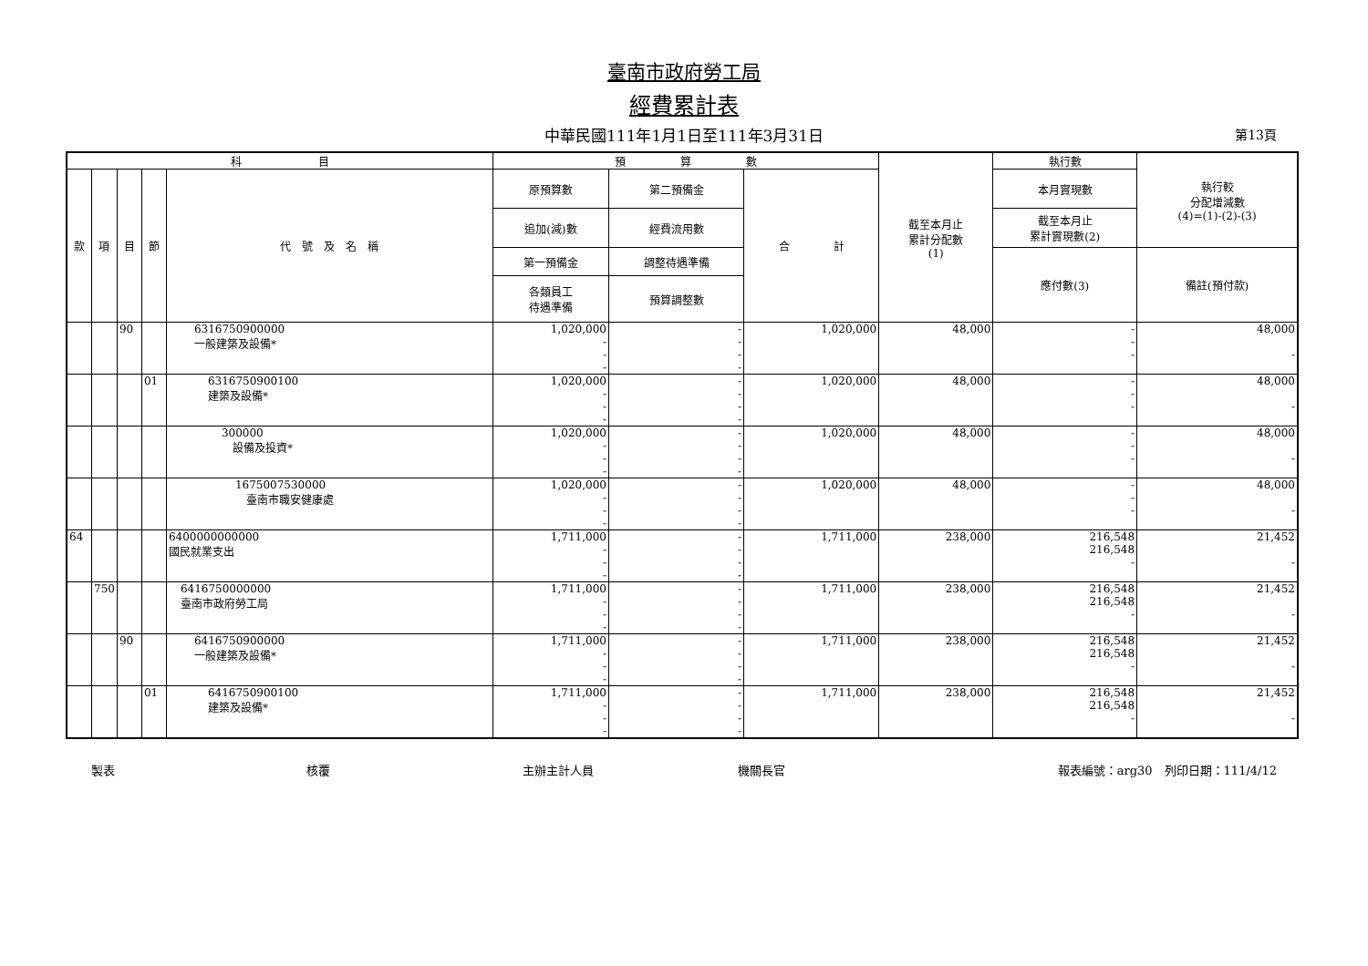臺南市政府勞工局
經費累計表
中華民國111年1月1日至111年3月31日 第13頁
| 科 目 | | | | | 預 算 數 | | | 截至本月止 累計分配數 (1) | 執行數 | 執行較 分配增減數 (4)=(1)-(2)-(3) |
| --- | --- | --- | --- | --- | --- | --- | --- | --- | --- | --- |
| 款 | 項 | 目 | 節 | 代 號 及 名 稱 | 原預算數 | 第二預備金 | 合 計 | | 本月實現數 | |
| | | | | | 追加(減)數 | 經費流用數 | | | 截至本月止 累計實現數(2) | |
| | | | | | 第一預備金 | 調整待遇準備 | | | 應付數(3) | 備註(預付款) |
| | | | | | 各類員工 待遇準備 | 預算調整數 | | | | |
| | | 90 | | 6316750900000 一般建築及設備* | 1,020,000 - - - | - - - - | 1,020,000 | 48,000 | - - - | 48,000 - |
| | | | 01 | 6316750900100 建築及設備* | 1,020,000 - - - | - - - - | 1,020,000 | 48,000 | - - - | 48,000 - |
| | | | | 300000 設備及投資* | 1,020,000 - - - | - - - - | 1,020,000 | 48,000 | - - - | 48,000 - |
| | | | | 1675007530000 臺南市職安健康處 | 1,020,000 - - - | - - - - | 1,020,000 | 48,000 | - - - | 48,000 - |
| 64 | | | | 6400000000000 國民就業支出 | 1,711,000 - - - | - - - - | 1,711,000 | 238,000 | 216,548 216,548 - | 21,452 - |
| | 750 | | | 6416750000000 臺南市政府勞工局 | 1,711,000 - - - | - - - - | 1,711,000 | 238,000 | 216,548 216,548 - | 21,452 - |
| | | 90 | | 6416750900000 一般建築及設備* | 1,711,000 - - - | - - - - | 1,711,000 | 238,000 | 216,548 216,548 - | 21,452 - |
| | | | 01 | 6416750900100 建築及設備* | 1,711,000 - - - | - - - - | 1,711,000 | 238,000 | 216,548 216,548 - | 21,452 - |
製表 核覆 主辦主計人員 機關長官 報表編號：arg30　列印日期：111/4/12